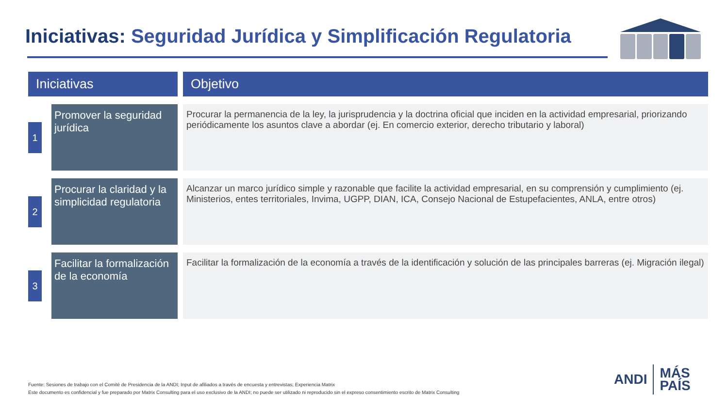Iniciativas: Seguridad Jurídica y Simplificación Regulatoria
| Iniciativas | | Objetivo |
| --- | --- | --- |
| 1 | Promover la seguridad jurídica | Procurar la permanencia de la ley, la jurisprudencia y la doctrina oficial que inciden en la actividad empresarial, priorizando periódicamente los asuntos clave a abordar (ej. En comercio exterior, derecho tributario y laboral) |
| 2 | Procurar la claridad y la simplicidad regulatoria | Alcanzar un marco jurídico simple y razonable que facilite la actividad empresarial, en su comprensión y cumplimiento (ej. Ministerios, entes territoriales, Invima, UGPP, DIAN, ICA, Consejo Nacional de Estupefacientes, ANLA, entre otros) |
| 3 | Facilitar la formalización de la economía | Facilitar la formalización de la economía a través de la identificación y solución de las principales barreras (ej. Migración ilegal) |
Fuente: Sesiones de trabajo con el Comité de Presidencia de la ANDI; Input de afiliados a través de encuesta y entrevistas; Experiencia Matrix
Este documento es confidencial y fue preparado por Matrix Consulting para el uso exclusivo de la ANDI; no puede ser utilizado ni reproducido sin el expreso consentimiento escrito de Matrix Consulting
ANDI
MÁS
PAÍS